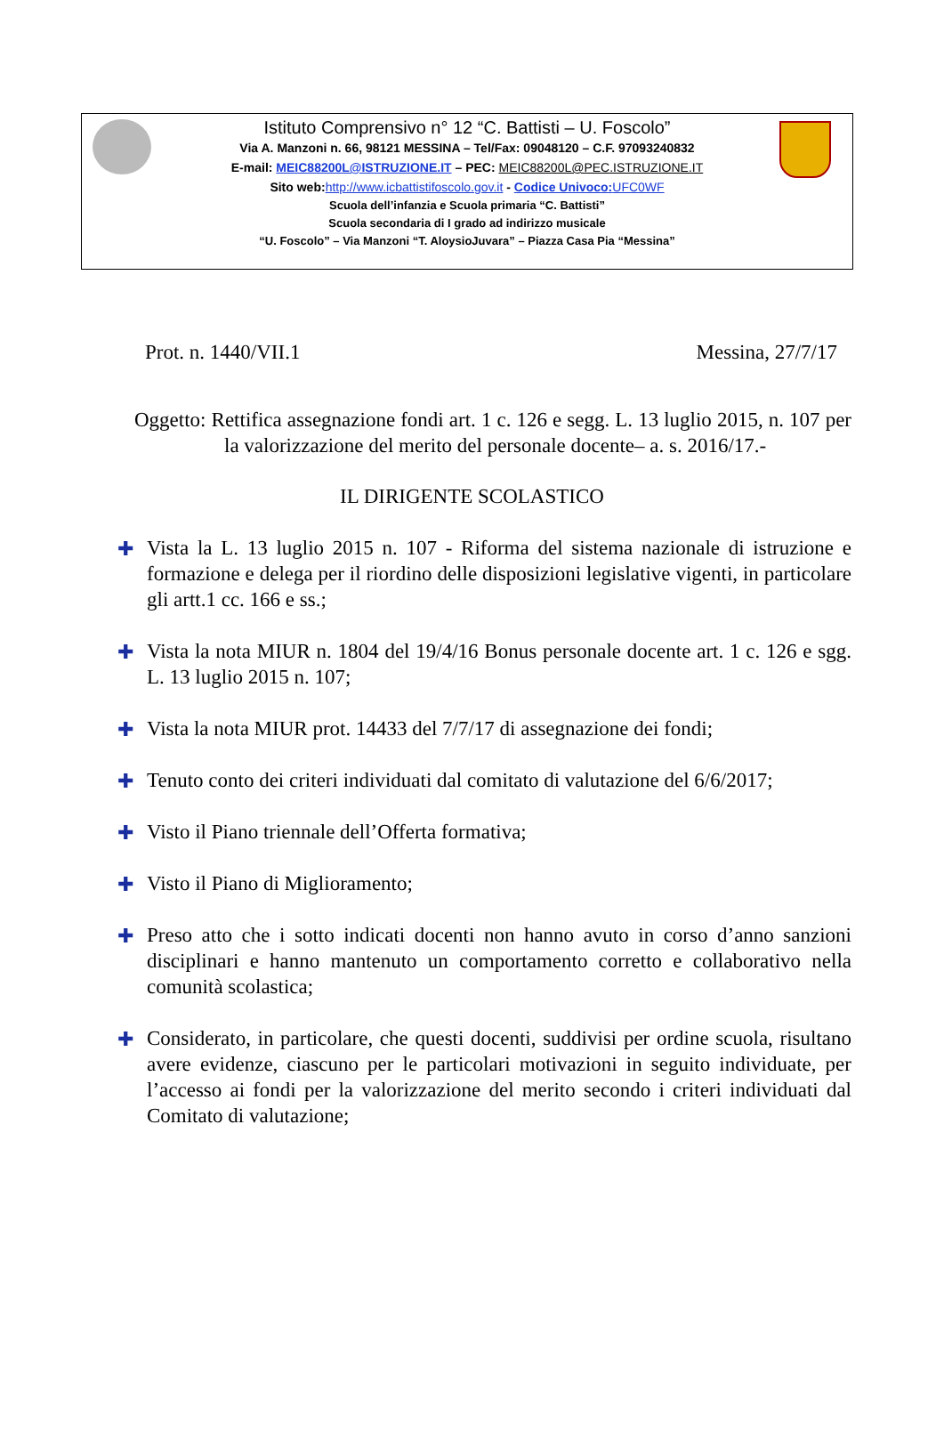Istituto Comprensivo n° 12 “C. Battisti – U. Foscolo”
Via A. Manzoni n. 66, 98121 MESSINA – Tel/Fax: 09048120 – C.F. 97093240832
E-mail: MEIC88200L@ISTRUZIONE.IT – PEC: MEIC88200L@PEC.ISTRUZIONE.IT
Sito web:http://www.icbattistifoscolo.gov.it - Codice Univoco: UFC0WF
Scuola dell’infanzia e Scuola primaria “C. Battisti”
Scuola secondaria di I grado ad indirizzo musicale
“U. Foscolo” – Via Manzoni “T. AloysioJuvara” – Piazza Casa Pia “Messina”
Prot. n. 1440/VII.1 Messina, 27/7/17
Oggetto: Rettifica assegnazione fondi art. 1 c. 126 e segg. L. 13 luglio 2015, n. 107 per la valorizzazione del merito del personale docente– a. s. 2016/17.-
IL DIRIGENTE SCOLASTICO
✚ Vista la L. 13 luglio 2015 n. 107 - Riforma del sistema nazionale di istruzione e formazione e delega per il riordino delle disposizioni legislative vigenti, in particolare gli artt.1 cc. 166 e ss.;
✚ Vista la nota MIUR n. 1804 del 19/4/16 Bonus personale docente art. 1 c. 126 e sgg. L. 13 luglio 2015 n. 107;
✚ Vista la nota MIUR prot. 14433 del 7/7/17 di assegnazione dei fondi;
✚ Tenuto conto dei criteri individuati dal comitato di valutazione del 6/6/2017;
✚ Visto il Piano triennale dell’Offerta formativa;
✚ Visto il Piano di Miglioramento;
✚ Preso atto che i sotto indicati docenti non hanno avuto in corso d’anno sanzioni disciplinari e hanno mantenuto un comportamento corretto e collaborativo nella comunità scolastica;
✚ Considerato, in particolare, che questi docenti, suddivisi per ordine scuola, risultano avere evidenze, ciascuno per le particolari motivazioni in seguito individuate, per l’accesso ai fondi per la valorizzazione del merito secondo i criteri individuati dal Comitato di valutazione;